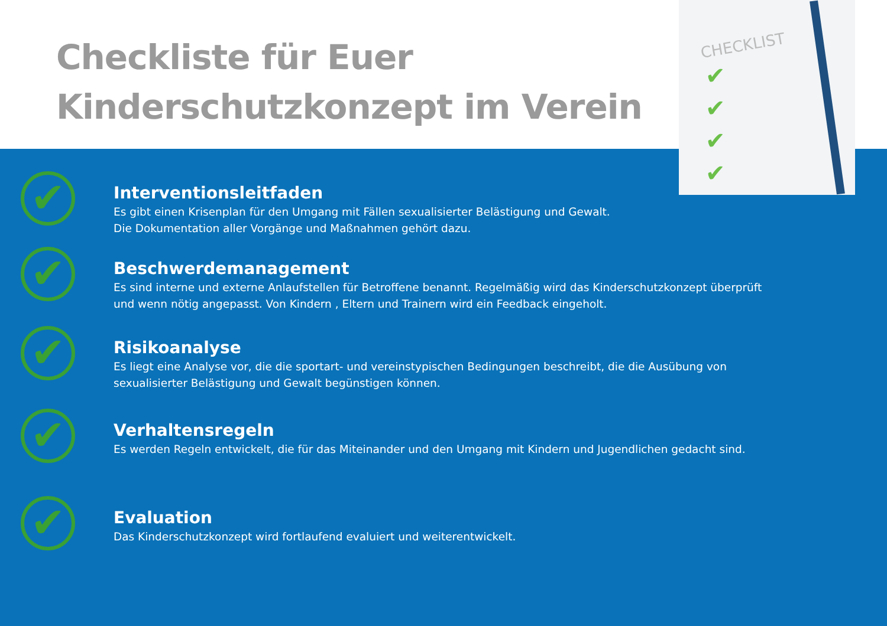Checkliste für Euer
Kinderschutzkonzept im Verein
CHECKLIST
✔
✔
✔
✔
✔
Interventionsleitfaden
Es gibt einen Krisenplan für den Umgang mit Fällen sexualisierter Belästigung und Gewalt.
Die Dokumentation aller Vorgänge und Maßnahmen gehört dazu.
✔
Beschwerdemanagement
Es sind interne und externe Anlaufstellen für Betroffene benannt. Regelmäßig wird das Kinderschutzkonzept überprüft
und wenn nötig angepasst. Von Kindern , Eltern und Trainern wird ein Feedback eingeholt.
✔
Risikoanalyse
Es liegt eine Analyse vor, die die sportart- und vereinstypischen Bedingungen beschreibt, die die Ausübung von
sexualisierter Belästigung und Gewalt begünstigen können.
✔
Verhaltensregeln
Es werden Regeln entwickelt, die für das Miteinander und den Umgang mit Kindern und Jugendlichen gedacht sind.
✔
Evaluation
Das Kinderschutzkonzept wird fortlaufend evaluiert und weiterentwickelt.